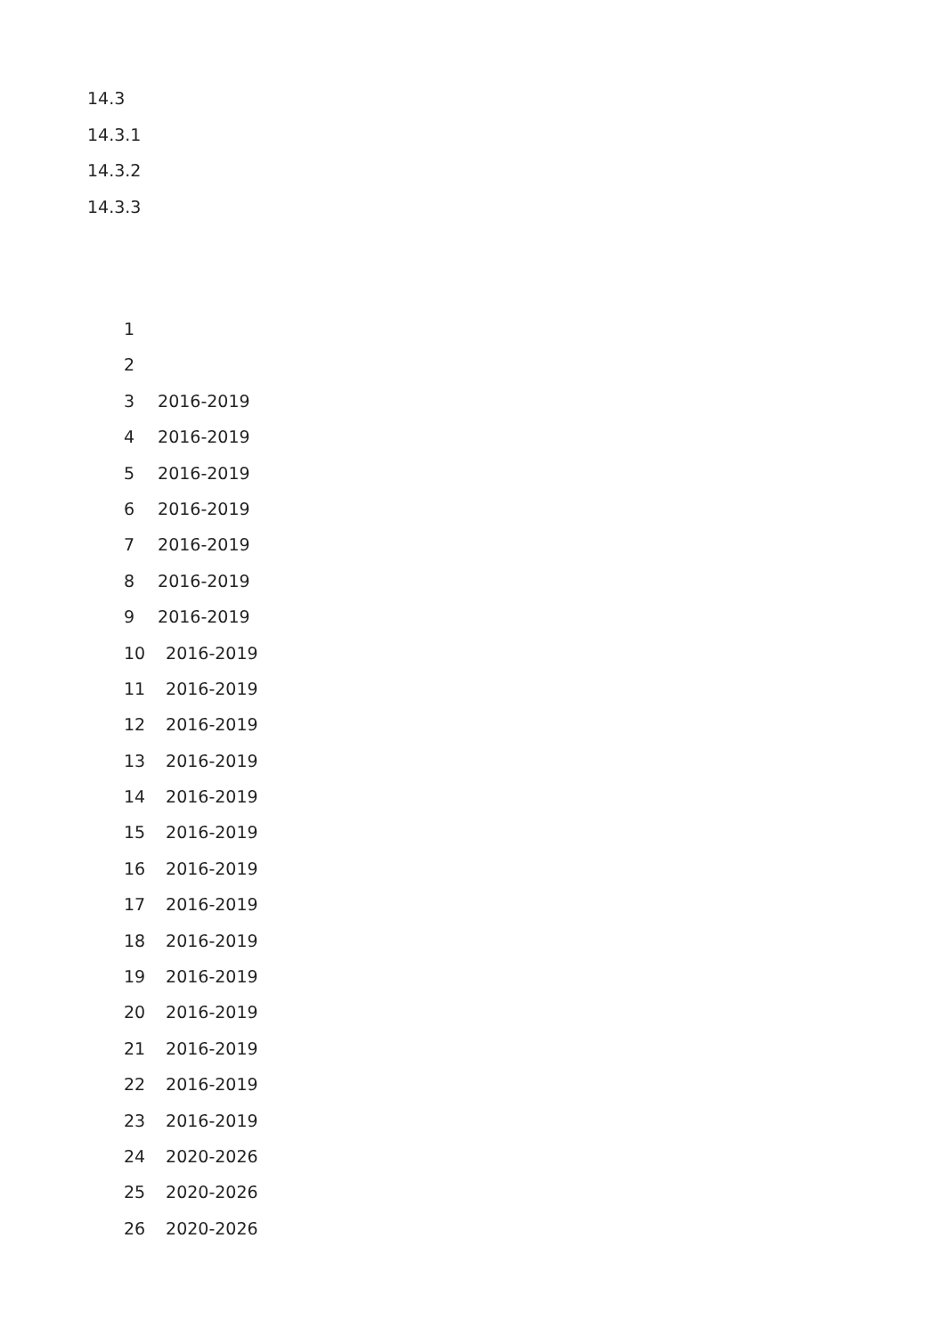14.3
14.3.1
14.3.2
14.3.3
1
2
3 2016-2019
4 2016-2019
5 2016-2019
6 2016-2019
7 2016-2019
8 2016-2019
9 2016-2019
10 2016-2019
11 2016-2019
12 2016-2019
13 2016-2019
14 2016-2019
15 2016-2019
16 2016-2019
17 2016-2019
18 2016-2019
19 2016-2019
20 2016-2019
21 2016-2019
22 2016-2019
23 2016-2019
24 2020-2026
25 2020-2026
26 2020-2026